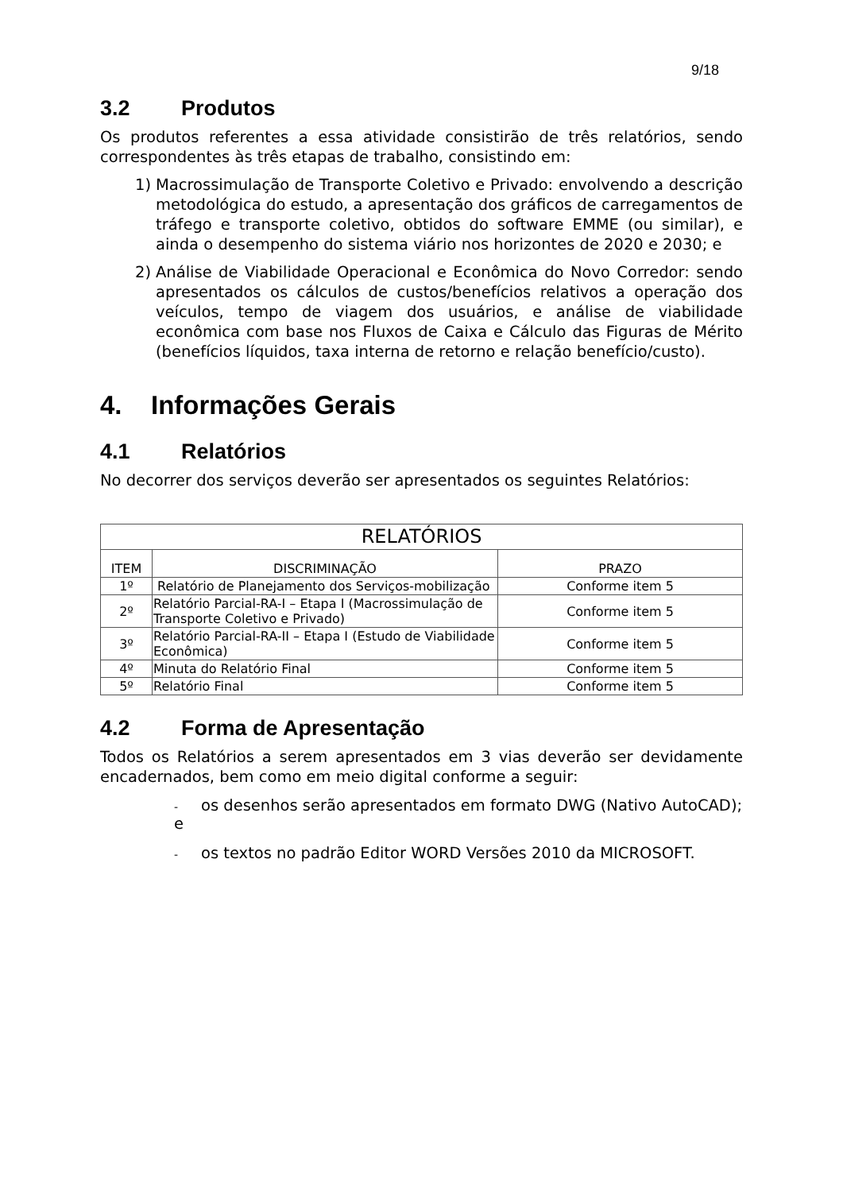9/18
3.2 Produtos
Os produtos referentes a essa atividade consistirão de três relatórios, sendo correspondentes às três etapas de trabalho, consistindo em:
1) Macrossimulação de Transporte Coletivo e Privado: envolvendo a descrição metodológica do estudo, a apresentação dos gráficos de carregamentos de tráfego e transporte coletivo, obtidos do software EMME (ou similar), e ainda o desempenho do sistema viário nos horizontes de 2020 e 2030; e
2) Análise de Viabilidade Operacional e Econômica do Novo Corredor: sendo apresentados os cálculos de custos/benefícios relativos a operação dos veículos, tempo de viagem dos usuários, e análise de viabilidade econômica com base nos Fluxos de Caixa e Cálculo das Figuras de Mérito (benefícios líquidos, taxa interna de retorno e relação benefício/custo).
4. Informações Gerais
4.1 Relatórios
No decorrer dos serviços deverão ser apresentados os seguintes Relatórios:
| RELATÓRIOS | | |
| --- | --- | --- |
| ITEM | DISCRIMINAÇÃO | PRAZO |
| 1º | Relatório de Planejamento dos Serviços-mobilização | Conforme item 5 |
| 2º | Relatório Parcial-RA-I – Etapa I (Macrossimulação de Transporte Coletivo e Privado) | Conforme item 5 |
| 3º | Relatório Parcial-RA-II – Etapa I (Estudo de Viabilidade Econômica) | Conforme item 5 |
| 4º | Minuta do Relatório Final | Conforme item 5 |
| 5º | Relatório Final | Conforme item 5 |
4.2 Forma de Apresentação
Todos os Relatórios a serem apresentados em 3 vias deverão ser devidamente encadernados, bem como em meio digital conforme a seguir:
- os desenhos serão apresentados em formato DWG (Nativo AutoCAD); e
- os textos no padrão Editor WORD Versões 2010 da MICROSOFT.